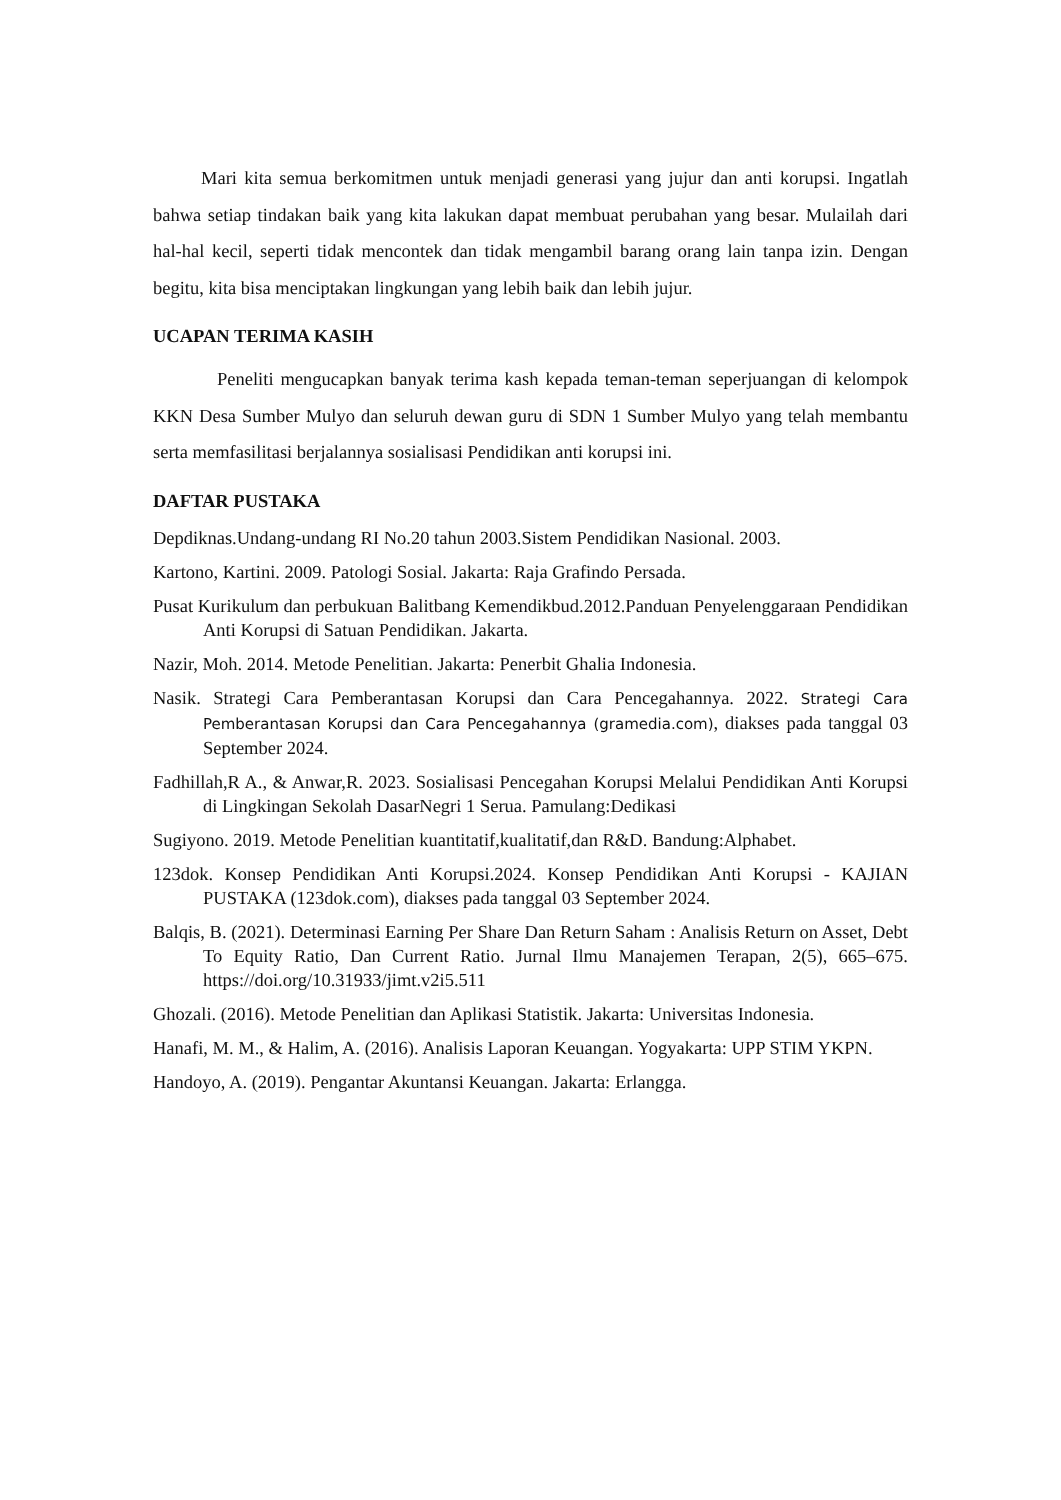Mari kita semua berkomitmen untuk menjadi generasi yang jujur dan anti korupsi. Ingatlah bahwa setiap tindakan baik yang kita lakukan dapat membuat perubahan yang besar. Mulailah dari hal-hal kecil, seperti tidak mencontek dan tidak mengambil barang orang lain tanpa izin. Dengan begitu, kita bisa menciptakan lingkungan yang lebih baik dan lebih jujur.
UCAPAN TERIMA KASIH
Peneliti mengucapkan banyak terima kash kepada teman-teman seperjuangan di kelompok KKN Desa Sumber Mulyo dan seluruh dewan guru di SDN 1 Sumber Mulyo yang telah membantu serta memfasilitasi berjalannya sosialisasi Pendidikan anti korupsi ini.
DAFTAR PUSTAKA
Depdiknas.Undang-undang RI No.20 tahun 2003.Sistem Pendidikan Nasional. 2003.
Kartono, Kartini. 2009. Patologi Sosial. Jakarta: Raja Grafindo Persada.
Pusat Kurikulum dan perbukuan Balitbang Kemendikbud.2012.Panduan Penyelenggaraan Pendidikan Anti Korupsi di Satuan Pendidikan. Jakarta.
Nazir, Moh. 2014. Metode Penelitian. Jakarta: Penerbit Ghalia Indonesia.
Nasik. Strategi Cara Pemberantasan Korupsi dan Cara Pencegahannya. 2022. Strategi Cara Pemberantasan Korupsi dan Cara Pencegahannya (gramedia.com), diakses pada tanggal 03 September 2024.
Fadhillah,R A., & Anwar,R. 2023. Sosialisasi Pencegahan Korupsi Melalui Pendidikan Anti Korupsi di Lingkingan Sekolah DasarNegri 1 Serua. Pamulang:Dedikasi
Sugiyono. 2019. Metode Penelitian kuantitatif,kualitatif,dan R&D. Bandung:Alphabet.
123dok. Konsep Pendidikan Anti Korupsi.2024. Konsep Pendidikan Anti Korupsi - KAJIAN PUSTAKA (123dok.com), diakses pada tanggal 03 September 2024.
Balqis, B. (2021). Determinasi Earning Per Share Dan Return Saham : Analisis Return on Asset, Debt To Equity Ratio, Dan Current Ratio. Jurnal Ilmu Manajemen Terapan, 2(5), 665–675. https://doi.org/10.31933/jimt.v2i5.511
Ghozali. (2016). Metode Penelitian dan Aplikasi Statistik. Jakarta: Universitas Indonesia.
Hanafi, M. M., & Halim, A. (2016). Analisis Laporan Keuangan. Yogyakarta: UPP STIM YKPN.
Handoyo, A. (2019). Pengantar Akuntansi Keuangan. Jakarta: Erlangga.